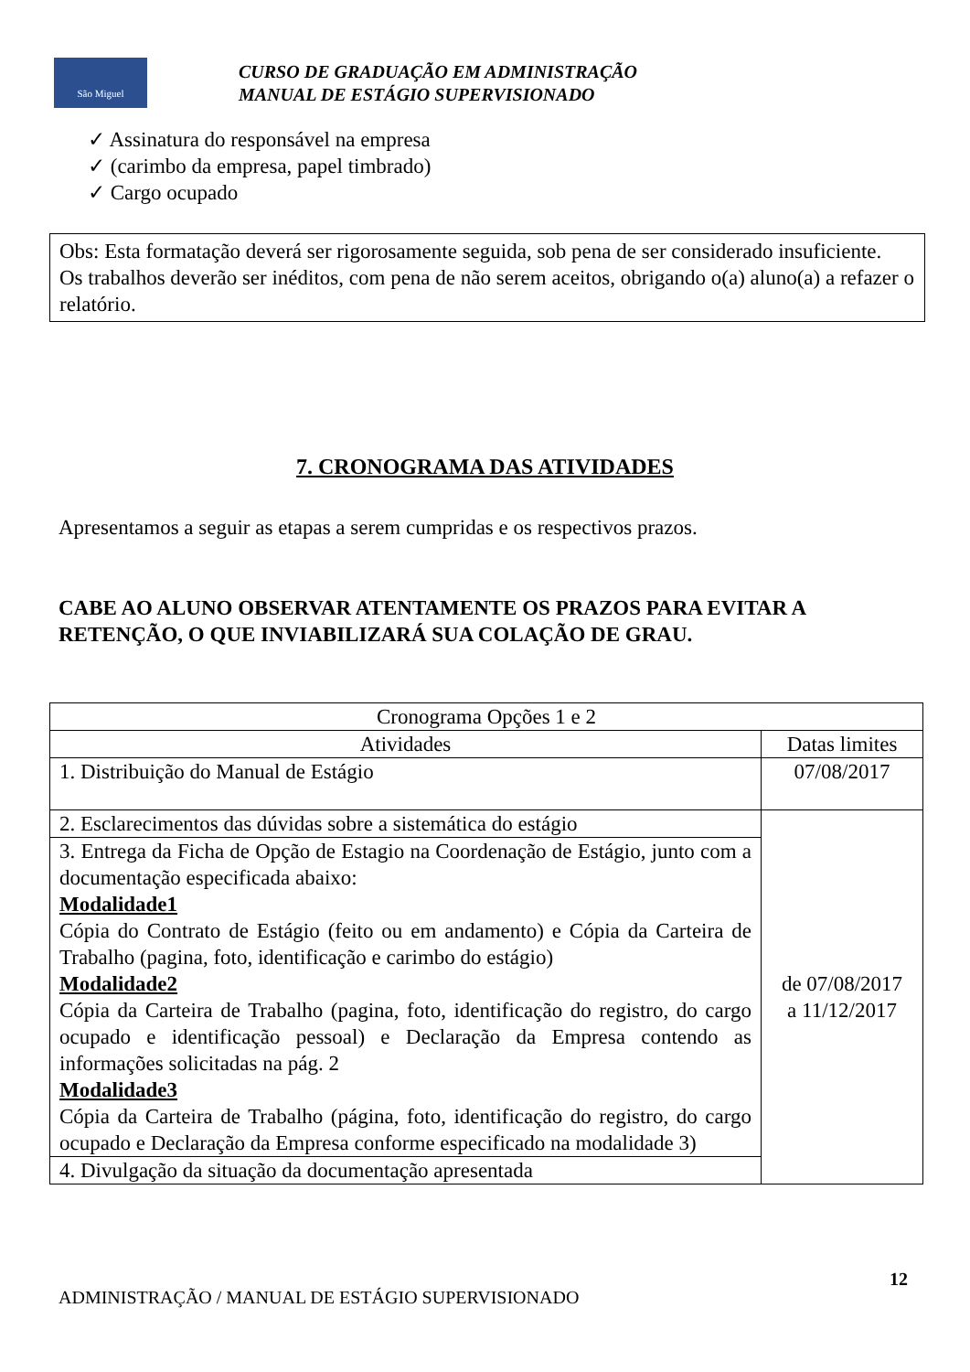São Miguel
CURSO DE GRADUAÇÃO EM ADMINISTRAÇÃO
MANUAL DE ESTÁGIO SUPERVISIONADO
✓ Assinatura do responsável na empresa
✓ (carimbo da empresa, papel timbrado)
✓ Cargo ocupado
Obs: Esta formatação deverá ser rigorosamente seguida, sob pena de ser considerado insuficiente.
Os trabalhos deverão ser inéditos, com pena de não serem aceitos, obrigando o(a) aluno(a) a refazer o relatório.
7. CRONOGRAMA DAS ATIVIDADES
Apresentamos a seguir as etapas a serem cumpridas e os respectivos prazos.
CABE AO ALUNO OBSERVAR ATENTAMENTE OS PRAZOS PARA EVITAR A RETENÇÃO, O QUE INVIABILIZARÁ SUA COLAÇÃO DE GRAU.
| Cronograma Opções 1 e 2 | |
| --- | --- |
| Atividades | Datas limites |
| 1. Distribuição do Manual de Estágio | 07/08/2017 |
| 2. Esclarecimentos das dúvidas sobre a sistemática do estágio | de 07/08/2017 a 11/12/2017 |
| 3. Entrega da Ficha de Opção de Estagio na Coordenação de Estágio, junto com a documentação especificada abaixo: Modalidade1 Cópia do Contrato de Estágio (feito ou em andamento) e Cópia da Carteira de Trabalho (pagina, foto, identificação e carimbo do estágio) Modalidade2 Cópia da Carteira de Trabalho (pagina, foto, identificação do registro, do cargo ocupado e identificação pessoal) e Declaração da Empresa contendo as informações solicitadas na pág. 2 Modalidade3 Cópia da Carteira de Trabalho (página, foto, identificação do registro, do cargo ocupado e Declaração da Empresa conforme especificado na modalidade 3) | |
| 4. Divulgação da situação da documentação apresentada | |
12
ADMINISTRAÇÃO / MANUAL DE ESTÁGIO SUPERVISIONADO